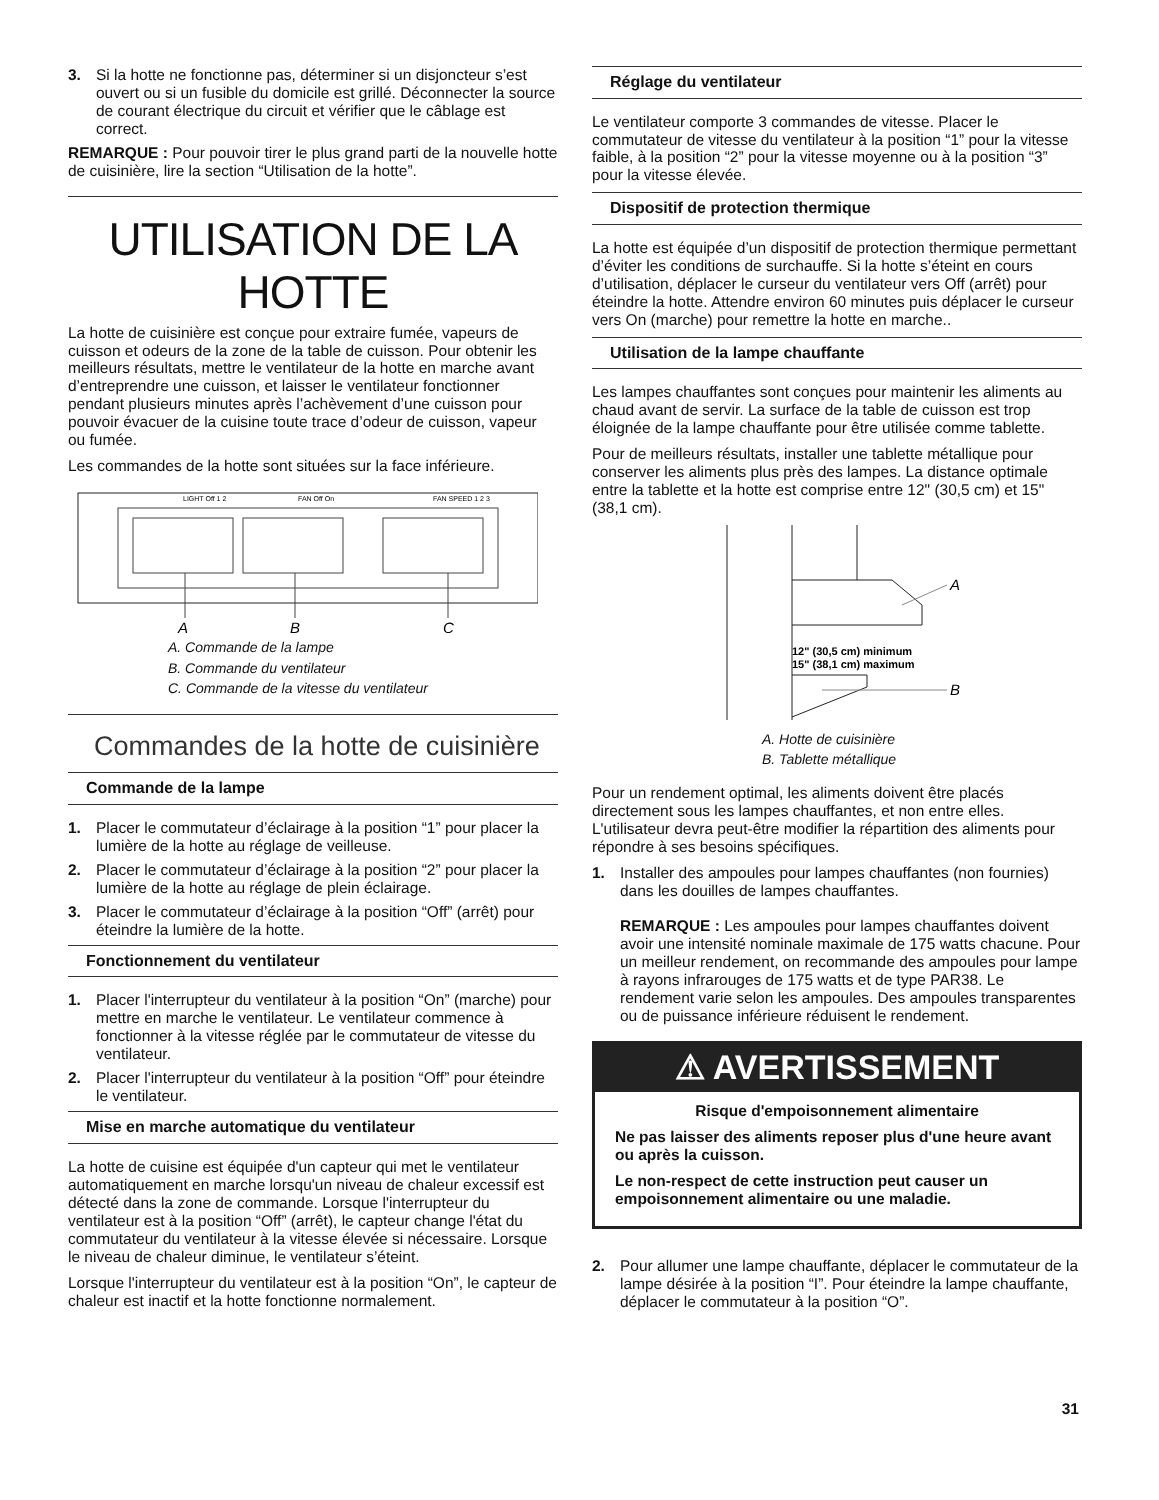3. Si la hotte ne fonctionne pas, déterminer si un disjoncteur s’est ouvert ou si un fusible du domicile est grillé. Déconnecter la source de courant électrique du circuit et vérifier que le câblage est correct.
REMARQUE : Pour pouvoir tirer le plus grand parti de la nouvelle hotte de cuisinière, lire la section “Utilisation de la hotte”.
UTILISATION DE LA HOTTE
La hotte de cuisinière est conçue pour extraire fumée, vapeurs de cuisson et odeurs de la zone de la table de cuisson. Pour obtenir les meilleurs résultats, mettre le ventilateur de la hotte en marche avant d’entreprendre une cuisson, et laisser le ventilateur fonctionner pendant plusieurs minutes après l’achèvement d’une cuisson pour pouvoir évacuer de la cuisine toute trace d’odeur de cuisson, vapeur ou fumée.
Les commandes de la hotte sont situées sur la face inférieure.
LIGHT Off 1 2
FAN Off On
FAN SPEED 1 2 3
A
B
C
A. Commande de la lampe
B. Commande du ventilateur
C. Commande de la vitesse du ventilateur
Commandes de la hotte de cuisinière
Commande de la lampe
1. Placer le commutateur d’éclairage à la position “1” pour placer la lumière de la hotte au réglage de veilleuse.
2. Placer le commutateur d’éclairage à la position “2” pour placer la lumière de la hotte au réglage de plein éclairage.
3. Placer le commutateur d’éclairage à la position “Off” (arrêt) pour éteindre la lumière de la hotte.
Fonctionnement du ventilateur
1. Placer l'interrupteur du ventilateur à la position “On” (marche) pour mettre en marche le ventilateur. Le ventilateur commence à fonctionner à la vitesse réglée par le commutateur de vitesse du ventilateur.
2. Placer l'interrupteur du ventilateur à la position “Off” pour éteindre le ventilateur.
Mise en marche automatique du ventilateur
La hotte de cuisine est équipée d'un capteur qui met le ventilateur automatiquement en marche lorsqu'un niveau de chaleur excessif est détecté dans la zone de commande. Lorsque l'interrupteur du ventilateur est à la position “Off” (arrêt), le capteur change l'état du commutateur du ventilateur à la vitesse élevée si nécessaire. Lorsque le niveau de chaleur diminue, le ventilateur s’éteint.
Lorsque l'interrupteur du ventilateur est à la position “On”, le capteur de chaleur est inactif et la hotte fonctionne normalement.
Réglage du ventilateur
Le ventilateur comporte 3 commandes de vitesse. Placer le commutateur de vitesse du ventilateur à la position “1” pour la vitesse faible, à la position “2” pour la vitesse moyenne ou à la position “3” pour la vitesse élevée.
Dispositif de protection thermique
La hotte est équipée d’un dispositif de protection thermique permettant d’éviter les conditions de surchauffe. Si la hotte s’éteint en cours d’utilisation, déplacer le curseur du ventilateur vers Off (arrêt) pour éteindre la hotte. Attendre environ 60 minutes puis déplacer le curseur vers On (marche) pour remettre la hotte en marche..
Utilisation de la lampe chauffante
Les lampes chauffantes sont conçues pour maintenir les aliments au chaud avant de servir. La surface de la table de cuisson est trop éloignée de la lampe chauffante pour être utilisée comme tablette.
Pour de meilleurs résultats, installer une tablette métallique pour conserver les aliments plus près des lampes. La distance optimale entre la tablette et la hotte est comprise entre 12" (30,5 cm) et 15" (38,1 cm).
12" (30,5 cm) minimum
15" (38,1 cm) maximum
A
B
A. Hotte de cuisinière
B. Tablette métallique
Pour un rendement optimal, les aliments doivent être placés directement sous les lampes chauffantes, et non entre elles. L'utilisateur devra peut-être modifier la répartition des aliments pour répondre à ses besoins spécifiques.
1. Installer des ampoules pour lampes chauffantes (non fournies) dans les douilles de lampes chauffantes.
REMARQUE : Les ampoules pour lampes chauffantes doivent avoir une intensité nominale maximale de 175 watts chacune. Pour un meilleur rendement, on recommande des ampoules pour lampe à rayons infrarouges de 175 watts et de type PAR38. Le rendement varie selon les ampoules. Des ampoules transparentes ou de puissance inférieure réduisent le rendement.
⚠ AVERTISSEMENT
Risque d'empoisonnement alimentaire
Ne pas laisser des aliments reposer plus d'une heure avant ou après la cuisson.
Le non-respect de cette instruction peut causer un empoisonnement alimentaire ou une maladie.
2. Pour allumer une lampe chauffante, déplacer le commutateur de la lampe désirée à la position “I”. Pour éteindre la lampe chauffante, déplacer le commutateur à la position “O”.
31